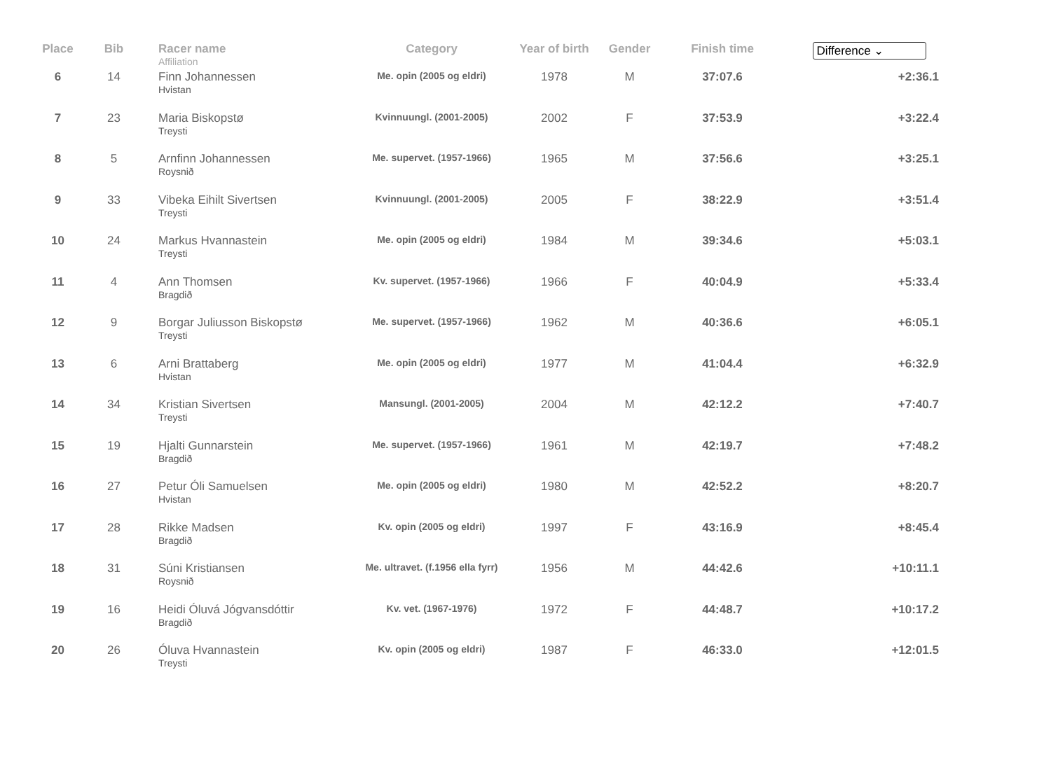| Place | Bib | Racer name Affiliation | Category | Year of birth | Gender | Finish time | Difference ⌄ |
| --- | --- | --- | --- | --- | --- | --- | --- |
| 6 | 14 | Finn Johannessen Hvistan | Me. opin (2005 og eldri) | 1978 | M | 37:07.6 | +2:36.1 |
| 7 | 23 | Maria Biskopstø Treysti | Kvinnuungl. (2001-2005) | 2002 | F | 37:53.9 | +3:22.4 |
| 8 | 5 | Arnfinn Johannessen Roysnið | Me. supervet. (1957-1966) | 1965 | M | 37:56.6 | +3:25.1 |
| 9 | 33 | Vibeka Eihilt Sivertsen Treysti | Kvinnuungl. (2001-2005) | 2005 | F | 38:22.9 | +3:51.4 |
| 10 | 24 | Markus Hvannastein Treysti | Me. opin (2005 og eldri) | 1984 | M | 39:34.6 | +5:03.1 |
| 11 | 4 | Ann Thomsen Bragdið | Kv. supervet. (1957-1966) | 1966 | F | 40:04.9 | +5:33.4 |
| 12 | 9 | Borgar Juliusson Biskopstø Treysti | Me. supervet. (1957-1966) | 1962 | M | 40:36.6 | +6:05.1 |
| 13 | 6 | Arni Brattaberg Hvistan | Me. opin (2005 og eldri) | 1977 | M | 41:04.4 | +6:32.9 |
| 14 | 34 | Kristian Sivertsen Treysti | Mansungl. (2001-2005) | 2004 | M | 42:12.2 | +7:40.7 |
| 15 | 19 | Hjalti Gunnarstein Bragdið | Me. supervet. (1957-1966) | 1961 | M | 42:19.7 | +7:48.2 |
| 16 | 27 | Petur Óli Samuelsen Hvistan | Me. opin (2005 og eldri) | 1980 | M | 42:52.2 | +8:20.7 |
| 17 | 28 | Rikke Madsen Bragdið | Kv. opin (2005 og eldri) | 1997 | F | 43:16.9 | +8:45.4 |
| 18 | 31 | Súni Kristiansen Roysnið | Me. ultravet. (f.1956 ella fyrr) | 1956 | M | 44:42.6 | +10:11.1 |
| 19 | 16 | Heidi Óluvá Jógvansdóttir Bragdið | Kv. vet. (1967-1976) | 1972 | F | 44:48.7 | +10:17.2 |
| 20 | 26 | Óluva Hvannastein Treysti | Kv. opin (2005 og eldri) | 1987 | F | 46:33.0 | +12:01.5 |